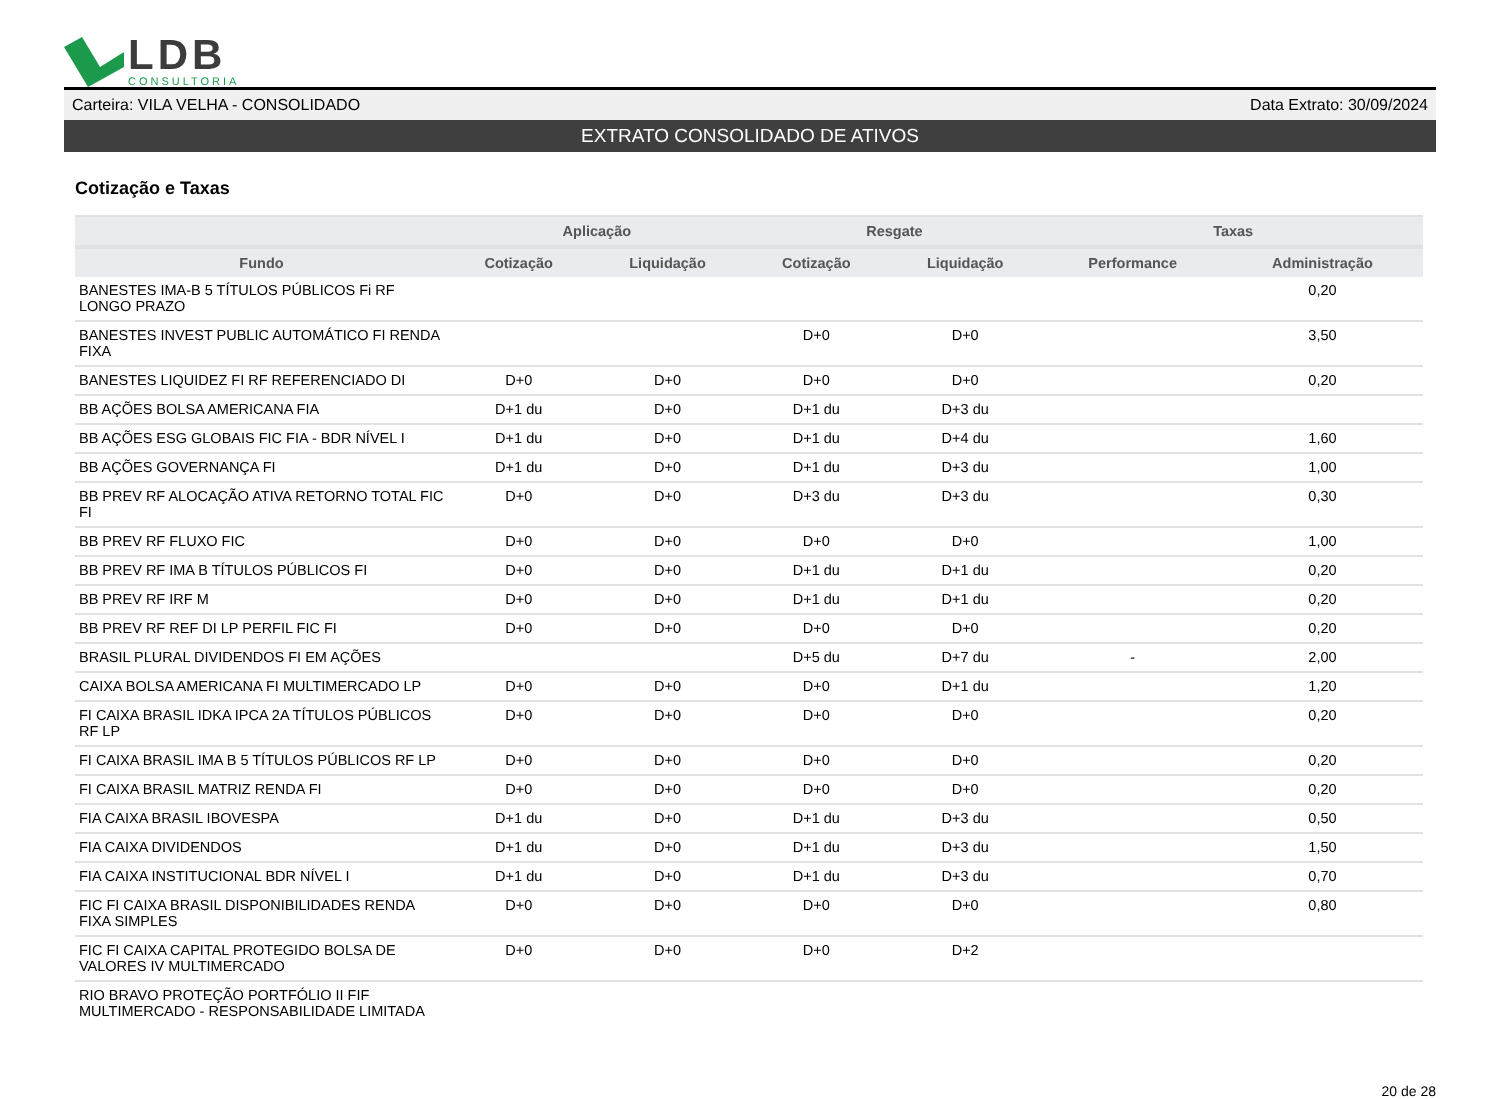LDB
CONSULTORIA
Carteira: VILA VELHA - CONSOLIDADO Data Extrato: 30/09/2024
EXTRATO CONSOLIDADO DE ATIVOS
Cotização e Taxas
| | Aplicação | | Resgate | | Taxas | |
| --- | --- | --- | --- | --- | --- | --- |
| Fundo | Cotização | Liquidação | Cotização | Liquidação | Performance | Administração |
| BANESTES IMA-B 5 TÍTULOS PÚBLICOS Fi RF LONGO PRAZO | | | | | | 0,20 |
| BANESTES INVEST PUBLIC AUTOMÁTICO FI RENDA FIXA | | | D+0 | D+0 | | 3,50 |
| BANESTES LIQUIDEZ FI RF REFERENCIADO DI | D+0 | D+0 | D+0 | D+0 | | 0,20 |
| BB AÇÕES BOLSA AMERICANA FIA | D+1 du | D+0 | D+1 du | D+3 du | | |
| BB AÇÕES ESG GLOBAIS FIC FIA - BDR NÍVEL I | D+1 du | D+0 | D+1 du | D+4 du | | 1,60 |
| BB AÇÕES GOVERNANÇA FI | D+1 du | D+0 | D+1 du | D+3 du | | 1,00 |
| BB PREV RF ALOCAÇÃO ATIVA RETORNO TOTAL FIC FI | D+0 | D+0 | D+3 du | D+3 du | | 0,30 |
| BB PREV RF FLUXO FIC | D+0 | D+0 | D+0 | D+0 | | 1,00 |
| BB PREV RF IMA B TÍTULOS PÚBLICOS FI | D+0 | D+0 | D+1 du | D+1 du | | 0,20 |
| BB PREV RF IRF M | D+0 | D+0 | D+1 du | D+1 du | | 0,20 |
| BB PREV RF REF DI LP PERFIL FIC FI | D+0 | D+0 | D+0 | D+0 | | 0,20 |
| BRASIL PLURAL DIVIDENDOS FI EM AÇÕES | | | D+5 du | D+7 du | - | 2,00 |
| CAIXA BOLSA AMERICANA FI MULTIMERCADO LP | D+0 | D+0 | D+0 | D+1 du | | 1,20 |
| FI CAIXA BRASIL IDKA IPCA 2A TÍTULOS PÚBLICOS RF LP | D+0 | D+0 | D+0 | D+0 | | 0,20 |
| FI CAIXA BRASIL IMA B 5 TÍTULOS PÚBLICOS RF LP | D+0 | D+0 | D+0 | D+0 | | 0,20 |
| FI CAIXA BRASIL MATRIZ RENDA FI | D+0 | D+0 | D+0 | D+0 | | 0,20 |
| FIA CAIXA BRASIL IBOVESPA | D+1 du | D+0 | D+1 du | D+3 du | | 0,50 |
| FIA CAIXA DIVIDENDOS | D+1 du | D+0 | D+1 du | D+3 du | | 1,50 |
| FIA CAIXA INSTITUCIONAL BDR NÍVEL I | D+1 du | D+0 | D+1 du | D+3 du | | 0,70 |
| FIC FI CAIXA BRASIL DISPONIBILIDADES RENDA FIXA SIMPLES | D+0 | D+0 | D+0 | D+0 | | 0,80 |
| FIC FI CAIXA CAPITAL PROTEGIDO BOLSA DE VALORES IV MULTIMERCADO | D+0 | D+0 | D+0 | D+2 | | |
| RIO BRAVO PROTEÇÃO PORTFÓLIO II FIF MULTIMERCADO - RESPONSABILIDADE LIMITADA | | | | | | |
20 de 28